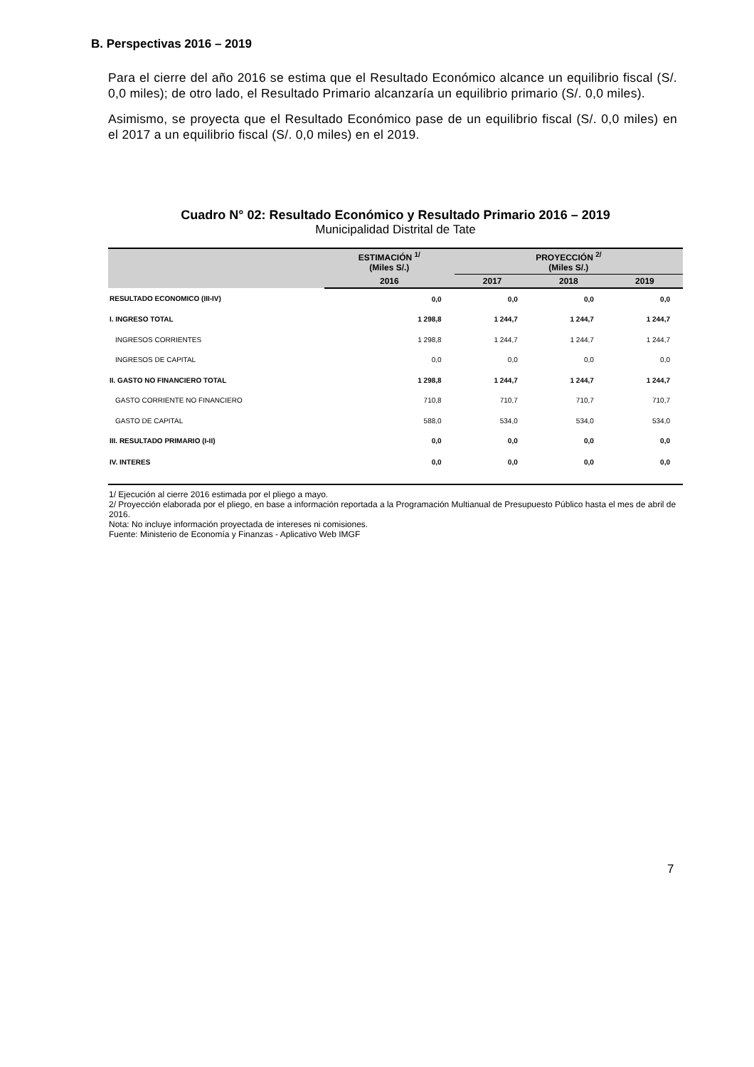B. Perspectivas 2016 – 2019
Para el cierre del año 2016 se estima que el Resultado Económico alcance un equilibrio fiscal (S/. 0,0 miles); de otro lado, el Resultado Primario alcanzaría un equilibrio primario (S/. 0,0 miles).
Asimismo, se proyecta que el Resultado Económico pase de un equilibrio fiscal (S/. 0,0 miles) en el 2017 a un equilibrio fiscal (S/. 0,0 miles) en el 2019.
Cuadro N° 02: Resultado Económico y Resultado Primario 2016 – 2019
Municipalidad Distrital de Tate
| | ESTIMACIÓN <sup>1/</sup> (Miles S/.) | PROYECCIÓN <sup>2/</sup> (Miles S/.) | | |
| --- | --- | --- | --- | --- |
| | 2016 | 2017 | 2018 | 2019 |
| RESULTADO ECONOMICO (III-IV) | 0,0 | 0,0 | 0,0 | 0,0 |
| I. INGRESO TOTAL | 1 298,8 | 1 244,7 | 1 244,7 | 1 244,7 |
| INGRESOS CORRIENTES | 1 298,8 | 1 244,7 | 1 244,7 | 1 244,7 |
| INGRESOS DE CAPITAL | 0,0 | 0,0 | 0,0 | 0,0 |
| II. GASTO NO FINANCIERO TOTAL | 1 298,8 | 1 244,7 | 1 244,7 | 1 244,7 |
| GASTO CORRIENTE NO FINANCIERO | 710,8 | 710,7 | 710,7 | 710,7 |
| GASTO DE CAPITAL | 588,0 | 534,0 | 534,0 | 534,0 |
| III. RESULTADO PRIMARIO (I-II) | 0,0 | 0,0 | 0,0 | 0,0 |
| IV. INTERES | 0,0 | 0,0 | 0,0 | 0,0 |
1/ Ejecución al cierre 2016 estimada por el pliego a mayo.
2/ Proyección elaborada por el pliego, en base a información reportada a la Programación Multianual de Presupuesto Público hasta el mes de abril de 2016.
Nota: No incluye información proyectada de intereses ni comisiones.
Fuente: Ministerio de Economía y Finanzas - Aplicativo Web IMGF
7